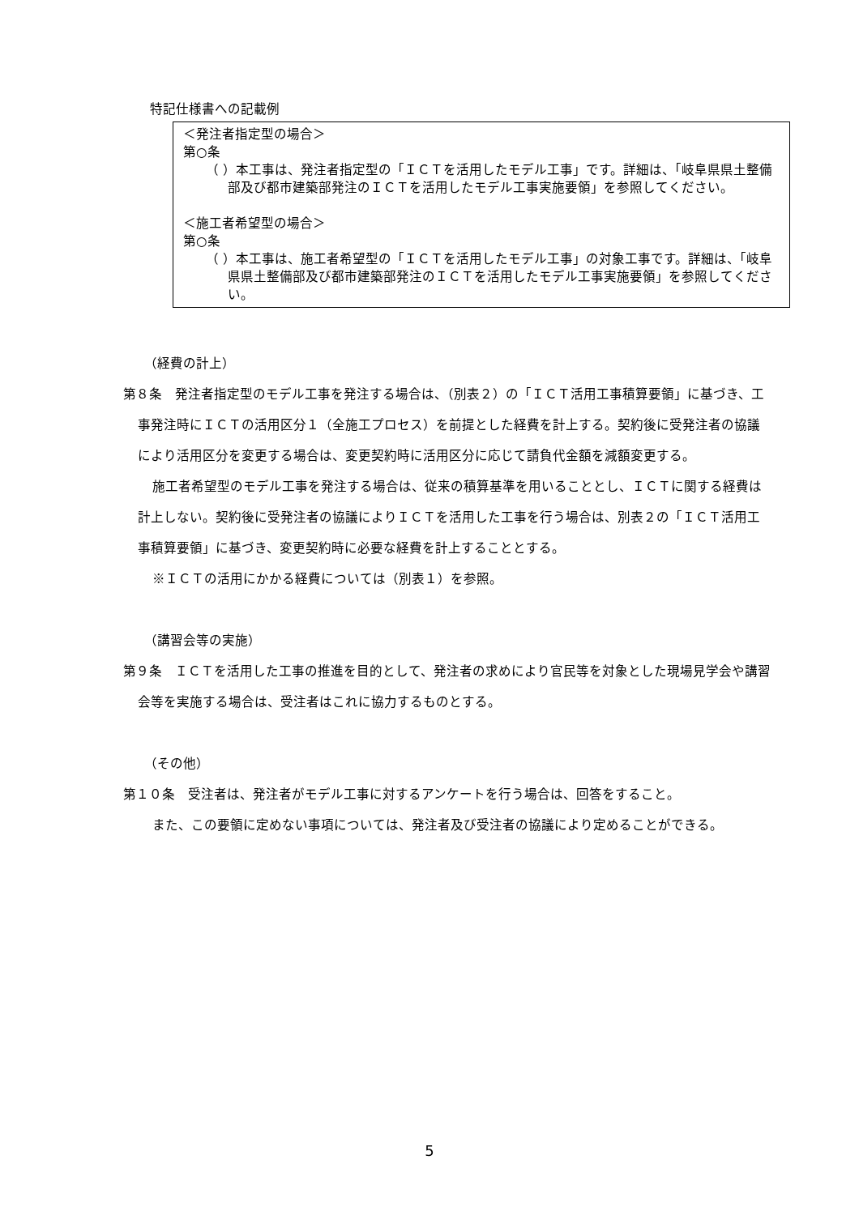特記仕様書への記載例
＜発注者指定型の場合＞
第○条
（ ）本工事は、発注者指定型の「ＩＣＴを活用したモデル工事」です。詳細は、「岐阜県県土整備部及び都市建築部発注のＩＣＴを活用したモデル工事実施要領」を参照してください。
＜施工者希望型の場合＞
第○条
（ ）本工事は、施工者希望型の「ＩＣＴを活用したモデル工事」の対象工事です。詳細は、「岐阜県県土整備部及び都市建築部発注のＩＣＴを活用したモデル工事実施要領」を参照してください。
（経費の計上）
第８条　発注者指定型のモデル工事を発注する場合は、（別表２）の「ＩＣＴ活用工事積算要領」に基づき、工事発注時にＩＣＴの活用区分１（全施工プロセス）を前提とした経費を計上する。契約後に受発注者の協議により活用区分を変更する場合は、変更契約時に活用区分に応じて請負代金額を減額変更する。
施工者希望型のモデル工事を発注する場合は、従来の積算基準を用いることとし、ＩＣＴに関する経費は計上しない。契約後に受発注者の協議によりＩＣＴを活用した工事を行う場合は、別表２の「ＩＣＴ活用工事積算要領」に基づき、変更契約時に必要な経費を計上することとする。
※ＩＣＴの活用にかかる経費については（別表１）を参照。
（講習会等の実施）
第９条　ＩＣＴを活用した工事の推進を目的として、発注者の求めにより官民等を対象とした現場見学会や講習会等を実施する場合は、受注者はこれに協力するものとする。
（その他）
第１０条　受注者は、発注者がモデル工事に対するアンケートを行う場合は、回答をすること。
また、この要領に定めない事項については、発注者及び受注者の協議により定めることができる。
5